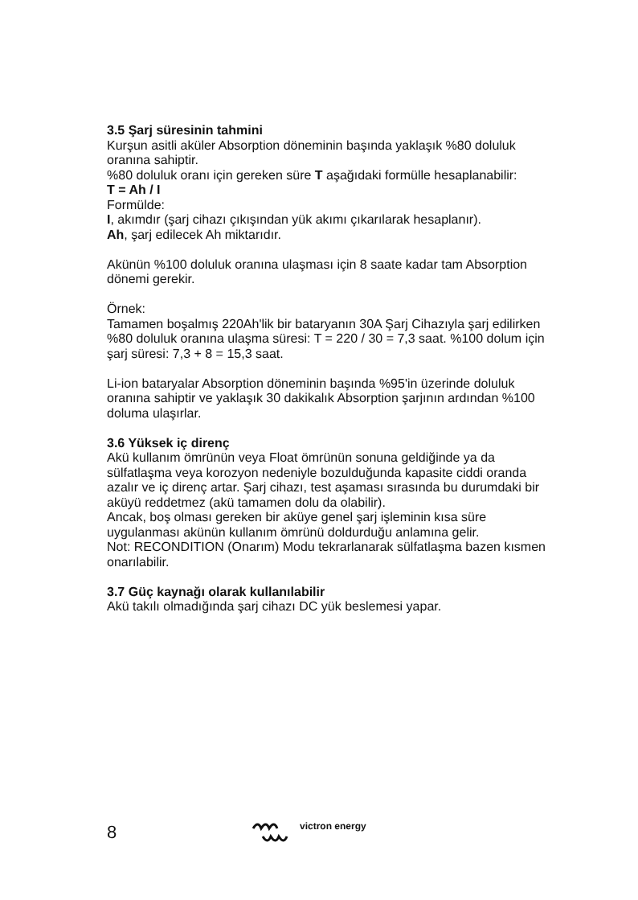3.5 Şarj süresinin tahmini
Kurşun asitli aküler Absorption döneminin başında yaklaşık %80 doluluk oranına sahiptir.
%80 doluluk oranı için gereken süre T aşağıdaki formülle hesaplanabilir:
T = Ah / I
Formülde:
I, akımdır (şarj cihazı çıkışından yük akımı çıkarılarak hesaplanır).
Ah, şarj edilecek Ah miktarıdır.
Akünün %100 doluluk oranına ulaşması için 8 saate kadar tam Absorption dönemi gerekir.
Örnek:
Tamamen boşalmış 220Ah'lik bir bataryanın 30A Şarj Cihazıyla şarj edilirken %80 doluluk oranına ulaşma süresi: T = 220 / 30 = 7,3 saat. %100 dolum için şarj süresi: 7,3 + 8 = 15,3 saat.
Li-ion bataryalar Absorption döneminin başında %95'in üzerinde doluluk oranına sahiptir ve yaklaşık 30 dakikalık Absorption şarjının ardından %100 doluma ulaşırlar.
3.6 Yüksek iç direnç
Akü kullanım ömrünün veya Float ömrünün sonuna geldiğinde ya da sülfatlaşma veya korozyon nedeniyle bozulduğunda kapasite ciddi oranda azalır ve iç direnç artar. Şarj cihazı, test aşaması sırasında bu durumdaki bir aküyü reddetmez (akü tamamen dolu da olabilir).
Ancak, boş olması gereken bir aküye genel şarj işleminin kısa süre uygulanması akünün kullanım ömrünü doldurduğu anlamına gelir.
Not: RECONDITION (Onarım) Modu tekrarlanarak sülfatlaşma bazen kısmen onarılabilir.
3.7 Güç kaynağı olarak kullanılabilir
Akü takılı olmadığında şarj cihazı DC yük beslemesi yapar.
8
victron energy